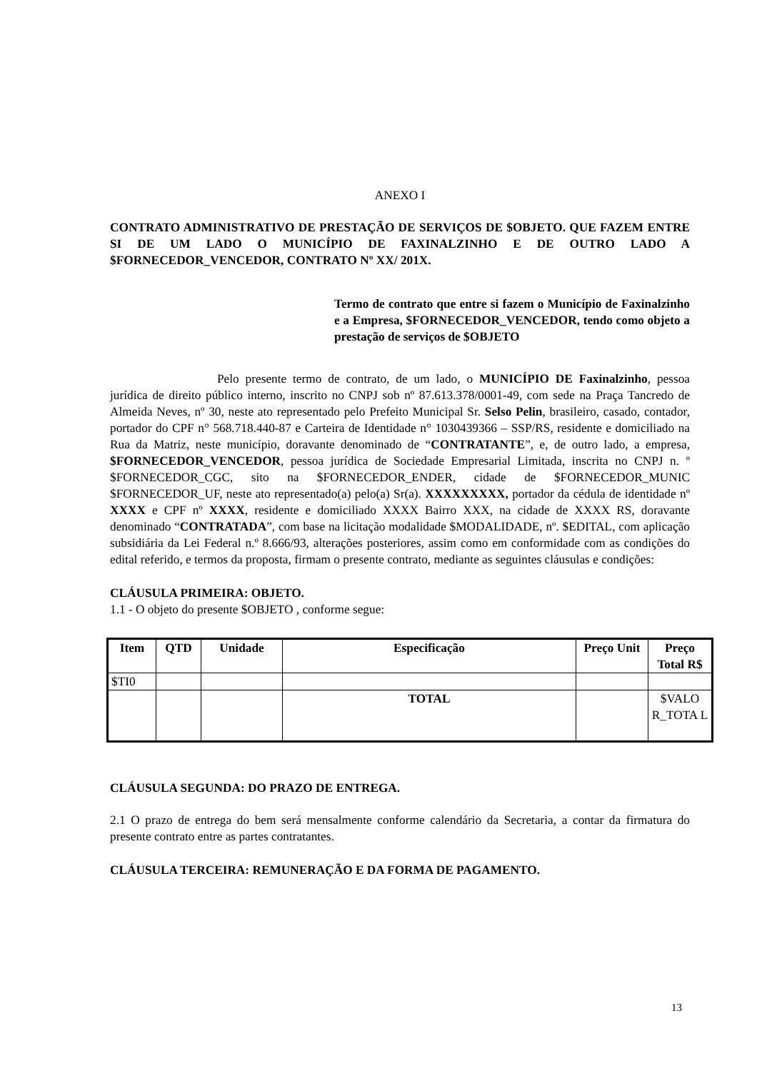ANEXO I
CONTRATO ADMINISTRATIVO DE PRESTAÇÃO DE SERVIÇOS DE $OBJETO. QUE FAZEM ENTRE SI DE UM LADO O MUNICÍPIO DE FAXINALZINHO E DE OUTRO LADO A $FORNECEDOR_VENCEDOR, CONTRATO Nº XX/ 201X.
Termo de contrato que entre si fazem o Município de Faxinalzinho e a Empresa, $FORNECEDOR_VENCEDOR, tendo como objeto a prestação de serviços de $OBJETO
Pelo presente termo de contrato, de um lado, o MUNICÍPIO DE Faxinalzinho, pessoa jurídica de direito público interno, inscrito no CNPJ sob nº 87.613.378/0001-49, com sede na Praça Tancredo de Almeida Neves, nº 30, neste ato representado pelo Prefeito Municipal Sr. Selso Pelin, brasileiro, casado, contador, portador do CPF n° 568.718.440-87 e Carteira de Identidade n° 1030439366 – SSP/RS, residente e domiciliado na Rua da Matriz, neste município, doravante denominado de “CONTRATANTE”, e, de outro lado, a empresa, $FORNECEDOR_VENCEDOR, pessoa jurídica de Sociedade Empresarial Limitada, inscrita no CNPJ n. º $FORNECEDOR_CGC, sito na $FORNECEDOR_ENDER, cidade de $FORNECEDOR_MUNIC $FORNECEDOR_UF, neste ato representado(a) pelo(a) Sr(a). XXXXXXXXX, portador da cédula de identidade nº XXXX e CPF nº XXXX, residente e domiciliado XXXX Bairro XXX, na cidade de XXXX RS, doravante denominado “CONTRATADA”, com base na licitação modalidade $MODALIDADE, nº. $EDITAL, com aplicação subsidiária da Lei Federal n.º 8.666/93, alterações posteriores, assim como em conformidade com as condições do edital referido, e termos da proposta, firmam o presente contrato, mediante as seguintes cláusulas e condições:
CLÁUSULA PRIMEIRA: OBJETO.
1.1 - O objeto do presente $OBJETO , conforme segue:
| Item | QTD | Unidade | Especificação | Preço Unit | Preço Total R$ |
| --- | --- | --- | --- | --- | --- |
| $TI0 | | | | | |
| | | | TOTAL | | $VALO R_TOTA L |
CLÁUSULA SEGUNDA: DO PRAZO DE ENTREGA.
2.1 O prazo de entrega do bem será mensalmente conforme calendário da Secretaria, a contar da firmatura do presente contrato entre as partes contratantes.
CLÁUSULA TERCEIRA: REMUNERAÇÃO E DA FORMA DE PAGAMENTO.
13